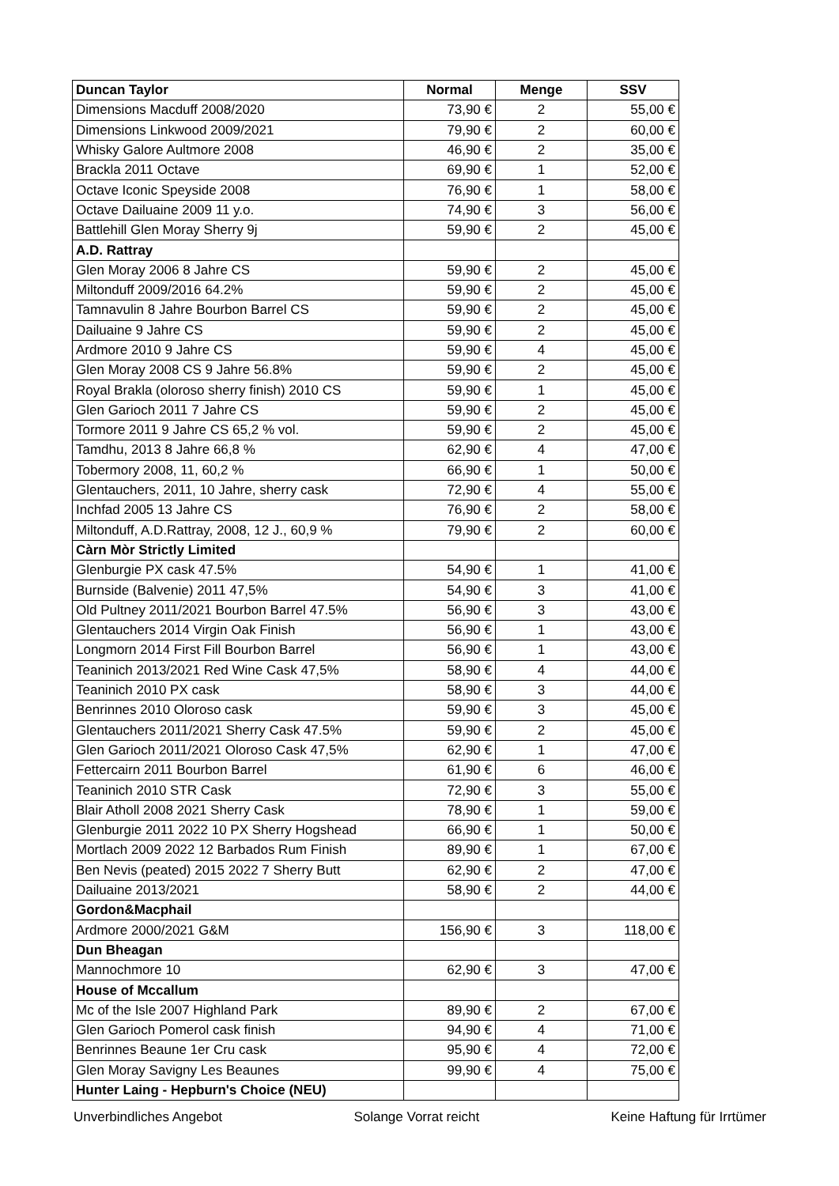| Duncan Taylor | Normal | Menge | SSV |
| --- | --- | --- | --- |
| Dimensions Macduff 2008/2020 | 73,90 € | 2 | 55,00 € |
| Dimensions Linkwood 2009/2021 | 79,90 € | 2 | 60,00 € |
| Whisky Galore Aultmore 2008 | 46,90 € | 2 | 35,00 € |
| Brackla 2011 Octave | 69,90 € | 1 | 52,00 € |
| Octave Iconic Speyside 2008 | 76,90 € | 1 | 58,00 € |
| Octave Dailuaine 2009 11 y.o. | 74,90 € | 3 | 56,00 € |
| Battlehill Glen Moray Sherry 9j | 59,90 € | 2 | 45,00 € |
| A.D. Rattray | | | |
| Glen Moray 2006 8 Jahre CS | 59,90 € | 2 | 45,00 € |
| Miltonduff 2009/2016 64.2% | 59,90 € | 2 | 45,00 € |
| Tamnavulin 8 Jahre Bourbon Barrel CS | 59,90 € | 2 | 45,00 € |
| Dailuaine 9 Jahre CS | 59,90 € | 2 | 45,00 € |
| Ardmore 2010 9 Jahre CS | 59,90 € | 4 | 45,00 € |
| Glen Moray 2008 CS 9 Jahre 56.8% | 59,90 € | 2 | 45,00 € |
| Royal Brakla (oloroso sherry finish) 2010 CS | 59,90 € | 1 | 45,00 € |
| Glen Garioch 2011 7 Jahre CS | 59,90 € | 2 | 45,00 € |
| Tormore 2011 9 Jahre CS 65,2 % vol. | 59,90 € | 2 | 45,00 € |
| Tamdhu, 2013 8 Jahre 66,8 % | 62,90 € | 4 | 47,00 € |
| Tobermory 2008, 11, 60,2 % | 66,90 € | 1 | 50,00 € |
| Glentauchers, 2011, 10 Jahre, sherry cask | 72,90 € | 4 | 55,00 € |
| Inchfad 2005 13 Jahre CS | 76,90 € | 2 | 58,00 € |
| Miltonduff, A.D.Rattray, 2008, 12 J., 60,9 % | 79,90 € | 2 | 60,00 € |
| Càrn Mòr Strictly Limited | | | |
| Glenburgie PX cask 47.5% | 54,90 € | 1 | 41,00 € |
| Burnside (Balvenie) 2011 47,5% | 54,90 € | 3 | 41,00 € |
| Old Pultney 2011/2021 Bourbon Barrel 47.5% | 56,90 € | 3 | 43,00 € |
| Glentauchers 2014 Virgin Oak Finish | 56,90 € | 1 | 43,00 € |
| Longmorn 2014 First Fill Bourbon Barrel | 56,90 € | 1 | 43,00 € |
| Teaninich 2013/2021 Red Wine Cask 47,5% | 58,90 € | 4 | 44,00 € |
| Teaninich 2010 PX cask | 58,90 € | 3 | 44,00 € |
| Benrinnes 2010 Oloroso cask | 59,90 € | 3 | 45,00 € |
| Glentauchers 2011/2021 Sherry Cask 47.5% | 59,90 € | 2 | 45,00 € |
| Glen Garioch 2011/2021 Oloroso Cask 47,5% | 62,90 € | 1 | 47,00 € |
| Fettercairn 2011 Bourbon Barrel | 61,90 € | 6 | 46,00 € |
| Teaninich 2010 STR Cask | 72,90 € | 3 | 55,00 € |
| Blair Atholl 2008 2021 Sherry Cask | 78,90 € | 1 | 59,00 € |
| Glenburgie 2011 2022 10 PX Sherry Hogshead | 66,90 € | 1 | 50,00 € |
| Mortlach 2009 2022 12 Barbados Rum Finish | 89,90 € | 1 | 67,00 € |
| Ben Nevis (peated) 2015 2022 7 Sherry Butt | 62,90 € | 2 | 47,00 € |
| Dailuaine 2013/2021 | 58,90 € | 2 | 44,00 € |
| Gordon&Macphail | | | |
| Ardmore 2000/2021 G&M | 156,90 € | 3 | 118,00 € |
| Dun Bheagan | | | |
| Mannochmore 10 | 62,90 € | 3 | 47,00 € |
| House of Mccallum | | | |
| Mc of the Isle 2007 Highland Park | 89,90 € | 2 | 67,00 € |
| Glen Garioch Pomerol cask finish | 94,90 € | 4 | 71,00 € |
| Benrinnes Beaune 1er Cru cask | 95,90 € | 4 | 72,00 € |
| Glen Moray Savigny Les Beaunes | 99,90 € | 4 | 75,00 € |
| Hunter Laing - Hepburn's Choice (NEU) | | | |
Unverbindliches Angebot Solange Vorrat reicht Keine Haftung für Irrtümer